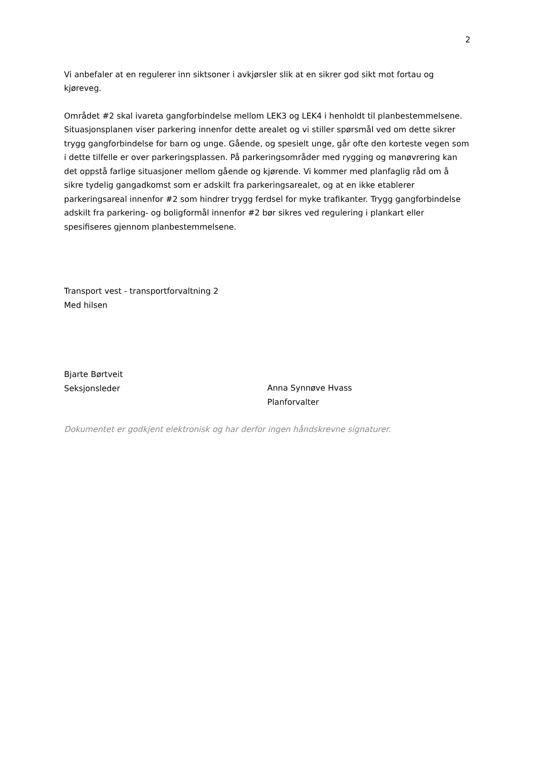2
Vi anbefaler at en regulerer inn siktsoner i avkjørsler slik at en sikrer god sikt mot fortau og kjøreveg.
Området #2 skal ivareta gangforbindelse mellom LEK3 og LEK4 i henholdt til planbestemmelsene. Situasjonsplanen viser parkering innenfor dette arealet og vi stiller spørsmål ved om dette sikrer trygg gangforbindelse for barn og unge. Gående, og spesielt unge, går ofte den korteste vegen som i dette tilfelle er over parkeringsplassen. På parkeringsområder med rygging og manøvrering kan det oppstå farlige situasjoner mellom gående og kjørende. Vi kommer med planfaglig råd om å sikre tydelig gangadkomst som er adskilt fra parkeringsarealet, og at en ikke etablerer parkeringsareal innenfor #2 som hindrer trygg ferdsel for myke trafikanter. Trygg gangforbindelse adskilt fra parkering- og boligformål innenfor #2 bør sikres ved regulering i plankart eller spesifiseres gjennom planbestemmelsene.
Transport vest - transportforvaltning 2
Med hilsen
Bjarte Børtveit
Seksjonsleder
Anna Synnøve Hvass
Planforvalter
Dokumentet er godkjent elektronisk og har derfor ingen håndskrevne signaturer.